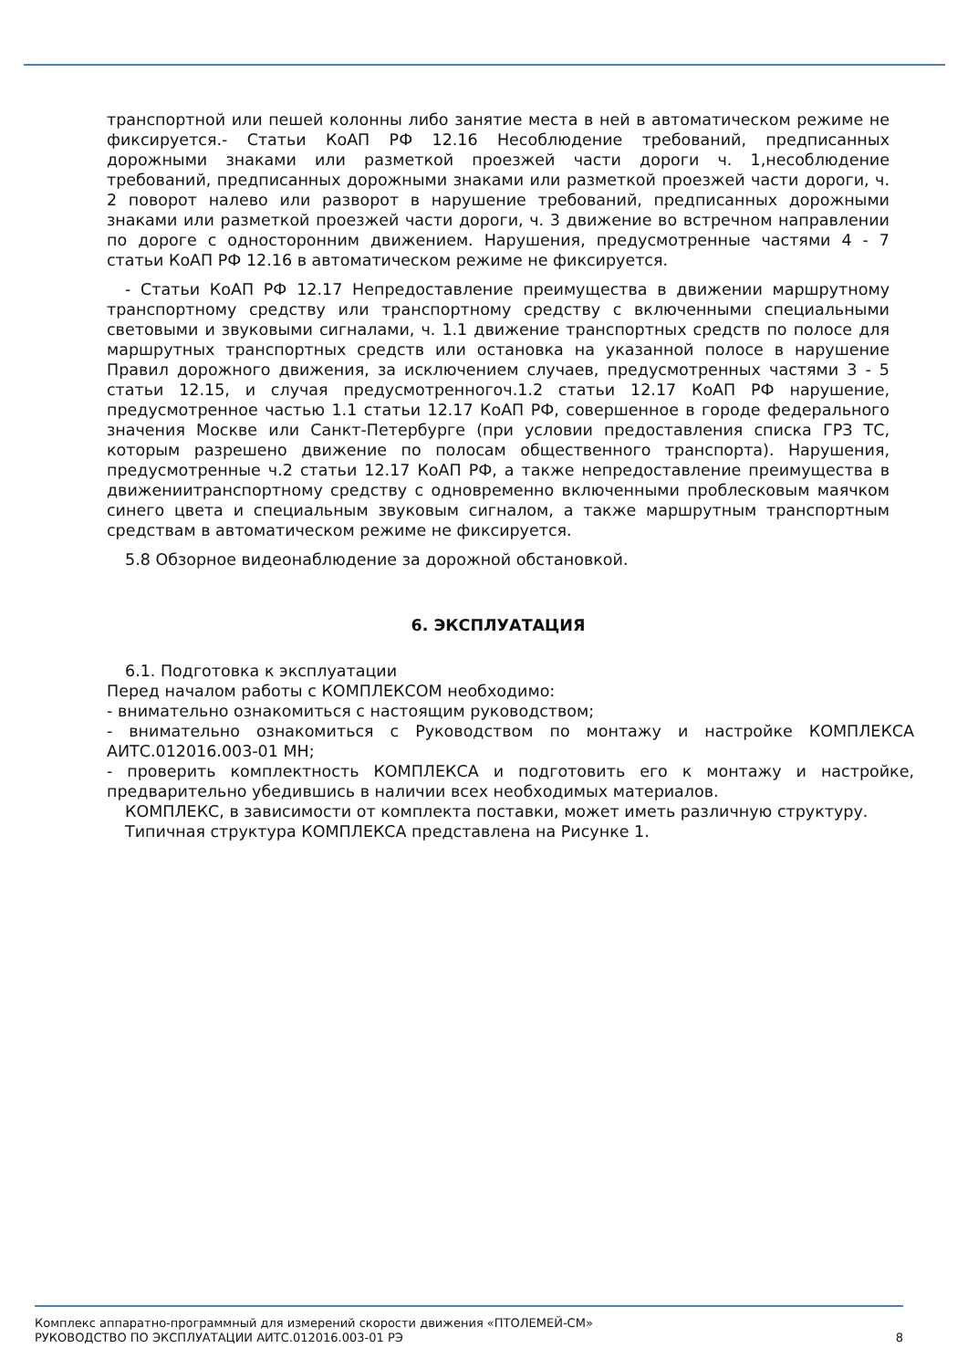транспортной или пешей колонны либо занятие места в ней в автоматическом режиме не фиксируется.- Статьи КоАП РФ 12.16 Несоблюдение требований, предписанных дорожными знаками или разметкой проезжей части дороги ч. 1,несоблюдение требований, предписанных дорожными знаками или разметкой проезжей части дороги, ч. 2 поворот налево или разворот в нарушение требований, предписанных дорожными знаками или разметкой проезжей части дороги, ч. 3 движение во встречном направлении по дороге с односторонним движением. Нарушения, предусмотренные частями 4 - 7 статьи КоАП РФ 12.16 в автоматическом режиме не фиксируется.
- Статьи КоАП РФ 12.17 Непредоставление преимущества в движении маршрутному транспортному средству или транспортному средству с включенными специальными световыми и звуковыми сигналами, ч. 1.1 движение транспортных средств по полосе для маршрутных транспортных средств или остановка на указанной полосе в нарушение Правил дорожного движения, за исключением случаев, предусмотренных частями 3 - 5 статьи 12.15, и случая предусмотренногоч.1.2 статьи 12.17 КоАП РФ нарушение, предусмотренное частью 1.1 статьи 12.17 КоАП РФ, совершенное в городе федерального значения Москве или Санкт-Петербурге (при условии предоставления списка ГРЗ ТС, которым разрешено движение по полосам общественного транспорта). Нарушения, предусмотренные ч.2 статьи 12.17 КоАП РФ, а также непредоставление преимущества в движениитранспортному средству с одновременно включенными проблесковым маячком синего цвета и специальным звуковым сигналом, а также маршрутным транспортным средствам в автоматическом режиме не фиксируется.
5.8 Обзорное видеонаблюдение за дорожной обстановкой.
6. ЭКСПЛУАТАЦИЯ
6.1. Подготовка к эксплуатации
Перед началом работы с КОМПЛЕКСОМ необходимо:
- внимательно ознакомиться с настоящим руководством;
- внимательно ознакомиться с Руководством по монтажу и настройке КОМПЛЕКСА АИТС.012016.003-01 МН;
- проверить комплектность КОМПЛЕКСА и подготовить его к монтажу и настройке, предварительно убедившись в наличии всех необходимых материалов.
КОМПЛЕКС, в зависимости от комплекта поставки, может иметь различную структуру.
Типичная структура КОМПЛЕКСА представлена на Рисунке 1.
Комплекс аппаратно-программный для измерений скорости движения «ПТОЛЕМЕЙ-СМ»
РУКОВОДСТВО ПО ЭКСПЛУАТАЦИИ АИТС.012016.003-01 РЭ 8